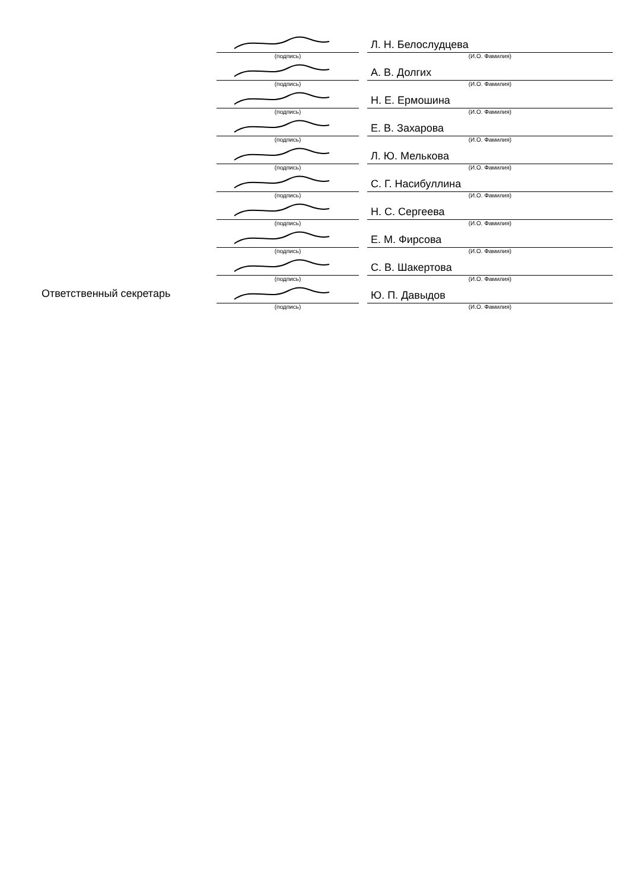| | | | Л. Н. Белослудцева |
| | (подпись) | | (И.О. Фамилия) |
| | | | А. В. Долгих |
| | (подпись) | | (И.О. Фамилия) |
| | | | Н. Е. Ермошина |
| | (подпись) | | (И.О. Фамилия) |
| | | | Е. В. Захарова |
| | (подпись) | | (И.О. Фамилия) |
| | | | Л. Ю. Мелькова |
| | (подпись) | | (И.О. Фамилия) |
| | | | С. Г. Насибуллина |
| | (подпись) | | (И.О. Фамилия) |
| | | | Н. С. Сергеева |
| | (подпись) | | (И.О. Фамилия) |
| | | | Е. М. Фирсова |
| | (подпись) | | (И.О. Фамилия) |
| | | | С. В. Шакертова |
| | (подпись) | | (И.О. Фамилия) |
| Ответственный секретарь | | | Ю. П. Давыдов |
| | (подпись) | | (И.О. Фамилия) |